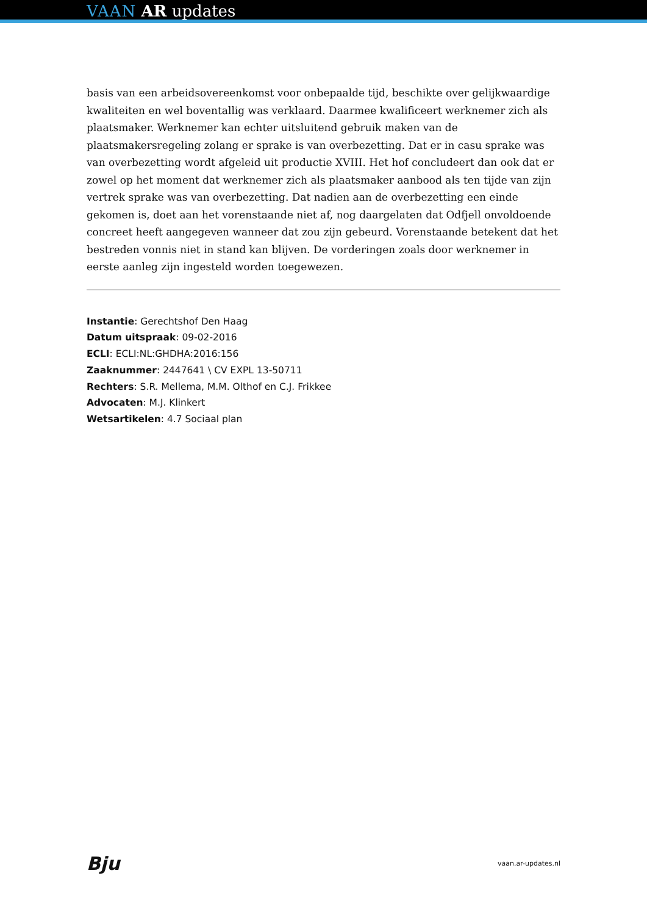VAAN AR updates
basis van een arbeidsovereenkomst voor onbepaalde tijd, beschikte over gelijkwaardige kwaliteiten en wel boventallig was verklaard. Daarmee kwalificeert werknemer zich als plaatsmaker. Werknemer kan echter uitsluitend gebruik maken van de plaatsmakersregeling zolang er sprake is van overbezetting. Dat er in casu sprake was van overbezetting wordt afgeleid uit productie XVIII. Het hof concludeert dan ook dat er zowel op het moment dat werknemer zich als plaatsmaker aanbood als ten tijde van zijn vertrek sprake was van overbezetting. Dat nadien aan de overbezetting een einde gekomen is, doet aan het vorenstaande niet af, nog daargelaten dat Odfjell onvoldoende concreet heeft aangegeven wanneer dat zou zijn gebeurd. Vorenstaande betekent dat het bestreden vonnis niet in stand kan blijven. De vorderingen zoals door werknemer in eerste aanleg zijn ingesteld worden toegewezen.
Instantie: Gerechtshof Den Haag
Datum uitspraak: 09-02-2016
ECLI: ECLI:NL:GHDHA:2016:156
Zaaknummer: 2447641 \ CV EXPL 13-50711
Rechters: S.R. Mellema, M.M. Olthof en C.J. Frikkee
Advocaten: M.J. Klinkert
Wetsartikelen: 4.7 Sociaal plan
Bju vaan.ar-updates.nl